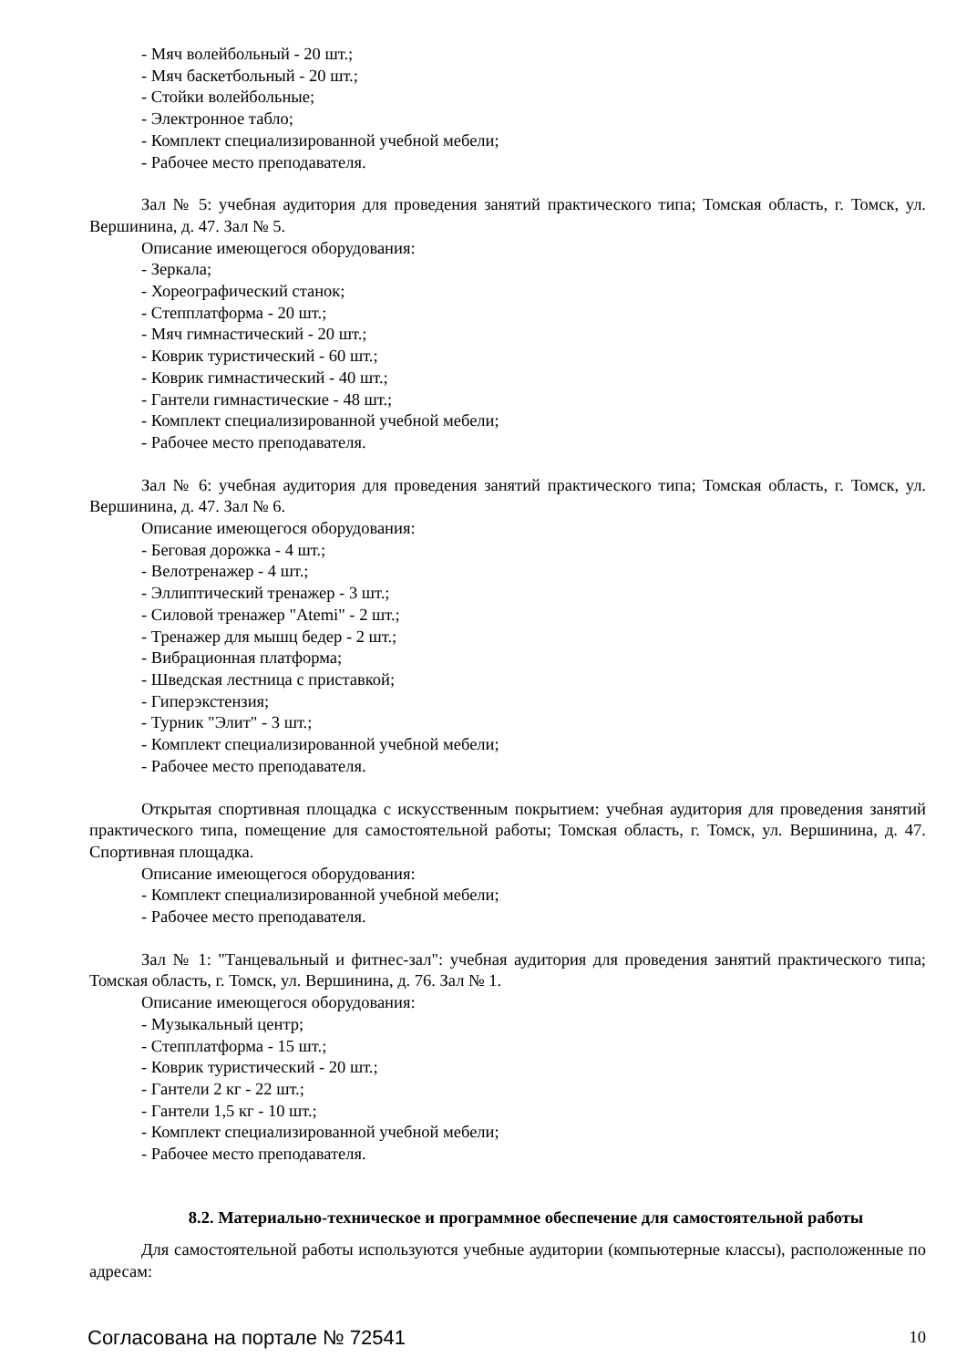- Мяч волейбольный - 20 шт.;
- Мяч баскетбольный - 20 шт.;
- Стойки волейбольные;
- Электронное табло;
- Комплект специализированной учебной мебели;
- Рабочее место преподавателя.
Зал № 5: учебная аудитория для проведения занятий практического типа; Томская область, г. Томск, ул. Вершинина, д. 47. Зал № 5.
Описание имеющегося оборудования:
- Зеркала;
- Хореографический станок;
- Степплатформа - 20 шт.;
- Мяч гимнастический - 20 шт.;
- Коврик туристический - 60 шт.;
- Коврик гимнастический - 40 шт.;
- Гантели гимнастические - 48 шт.;
- Комплект специализированной учебной мебели;
- Рабочее место преподавателя.
Зал № 6: учебная аудитория для проведения занятий практического типа; Томская область, г. Томск, ул. Вершинина, д. 47. Зал № 6.
Описание имеющегося оборудования:
- Беговая дорожка - 4 шт.;
- Велотренажер - 4 шт.;
- Эллиптический тренажер - 3 шт.;
- Силовой тренажер "Atemi" - 2 шт.;
- Тренажер для мышц бедер - 2 шт.;
- Вибрационная платформа;
- Шведская лестница с приставкой;
- Гиперэкстензия;
- Турник "Элит" - 3 шт.;
- Комплект специализированной учебной мебели;
- Рабочее место преподавателя.
Открытая спортивная площадка с искусственным покрытием: учебная аудитория для проведения занятий практического типа, помещение для самостоятельной работы; Томская область, г. Томск, ул. Вершинина, д. 47. Спортивная площадка.
Описание имеющегося оборудования:
- Комплект специализированной учебной мебели;
- Рабочее место преподавателя.
Зал № 1: "Танцевальный и фитнес-зал": учебная аудитория для проведения занятий практического типа; Томская область, г. Томск, ул. Вершинина, д. 76. Зал № 1.
Описание имеющегося оборудования:
- Музыкальный центр;
- Степплатформа - 15 шт.;
- Коврик туристический - 20 шт.;
- Гантели 2 кг - 22 шт.;
- Гантели 1,5 кг - 10 шт.;
- Комплект специализированной учебной мебели;
- Рабочее место преподавателя.
8.2. Материально-техническое и программное обеспечение для самостоятельной работы
Для самостоятельной работы используются учебные аудитории (компьютерные классы), расположенные по адресам:
Согласована на портале № 72541 10